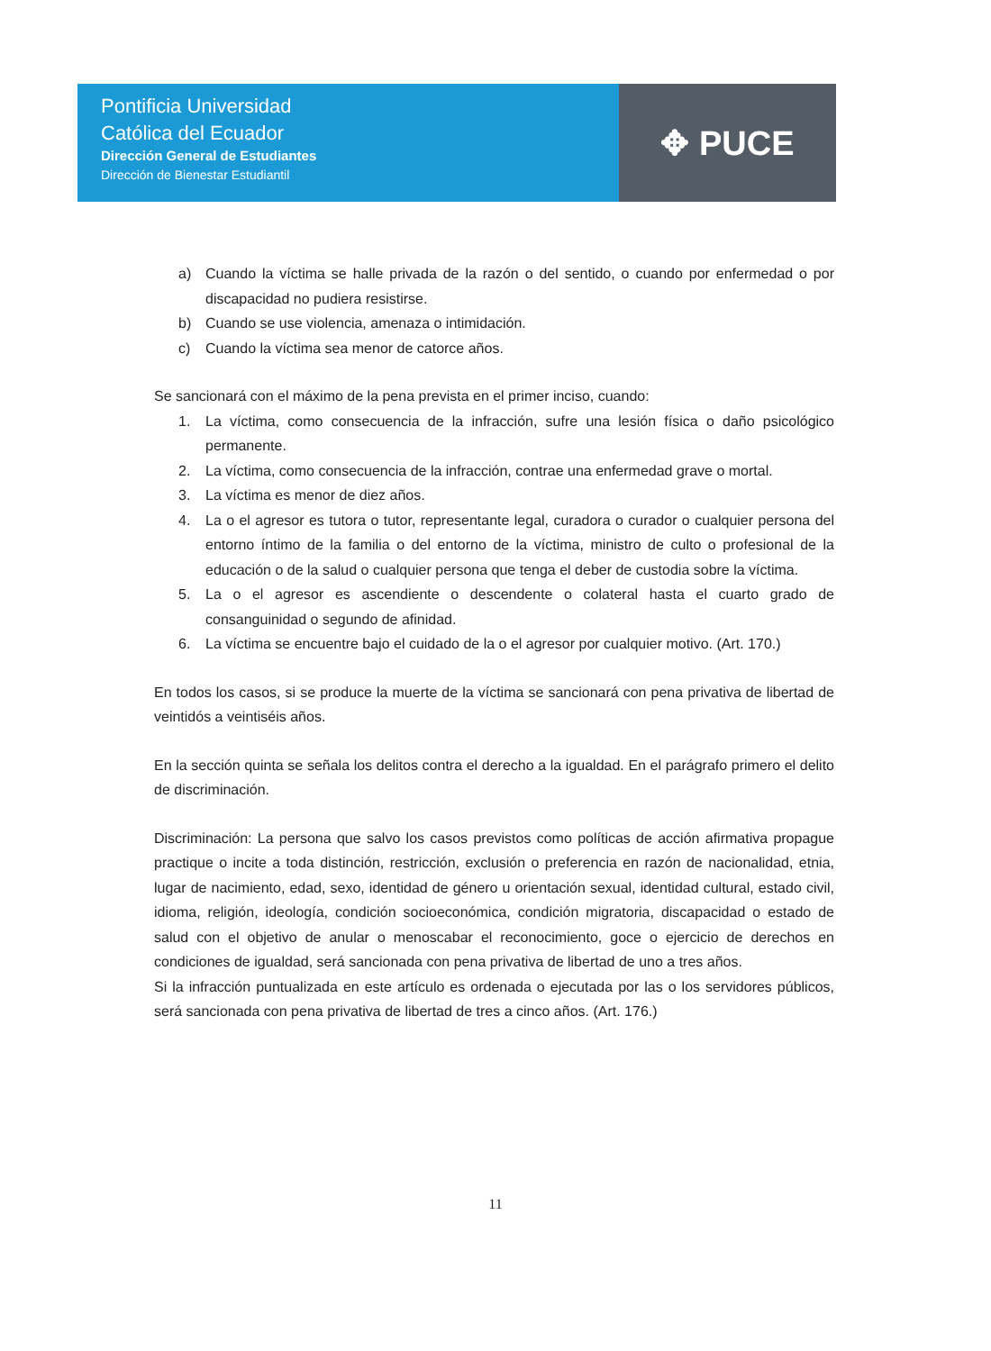Pontificia Universidad
Católica del Ecuador
Dirección General de Estudiantes
Dirección de Bienestar Estudiantil
✥ PUCE
a) Cuando la víctima se halle privada de la razón o del sentido, o cuando por enfermedad o por discapacidad no pudiera resistirse.
b) Cuando se use violencia, amenaza o intimidación.
c) Cuando la víctima sea menor de catorce años.
Se sancionará con el máximo de la pena prevista en el primer inciso, cuando:
1. La víctima, como consecuencia de la infracción, sufre una lesión física o daño psicológico permanente.
2. La víctima, como consecuencia de la infracción, contrae una enfermedad grave o mortal.
3. La víctima es menor de diez años.
4. La o el agresor es tutora o tutor, representante legal, curadora o curador o cualquier persona del entorno íntimo de la familia o del entorno de la víctima, ministro de culto o profesional de la educación o de la salud o cualquier persona que tenga el deber de custodia sobre la víctima.
5. La o el agresor es ascendiente o descendente o colateral hasta el cuarto grado de consanguinidad o segundo de afinidad.
6. La víctima se encuentre bajo el cuidado de la o el agresor por cualquier motivo. (Art. 170.)
En todos los casos, si se produce la muerte de la víctima se sancionará con pena privativa de libertad de veintidós a veintiséis años.
En la sección quinta se señala los delitos contra el derecho a la igualdad. En el parágrafo primero el delito de discriminación.
Discriminación: La persona que salvo los casos previstos como políticas de acción afirmativa propague practique o incite a toda distinción, restricción, exclusión o preferencia en razón de nacionalidad, etnia, lugar de nacimiento, edad, sexo, identidad de género u orientación sexual, identidad cultural, estado civil, idioma, religión, ideología, condición socioeconómica, condición migratoria, discapacidad o estado de salud con el objetivo de anular o menoscabar el reconocimiento, goce o ejercicio de derechos en condiciones de igualdad, será sancionada con pena privativa de libertad de uno a tres años.
Si la infracción puntualizada en este artículo es ordenada o ejecutada por las o los servidores públicos, será sancionada con pena privativa de libertad de tres a cinco años. (Art. 176.)
11